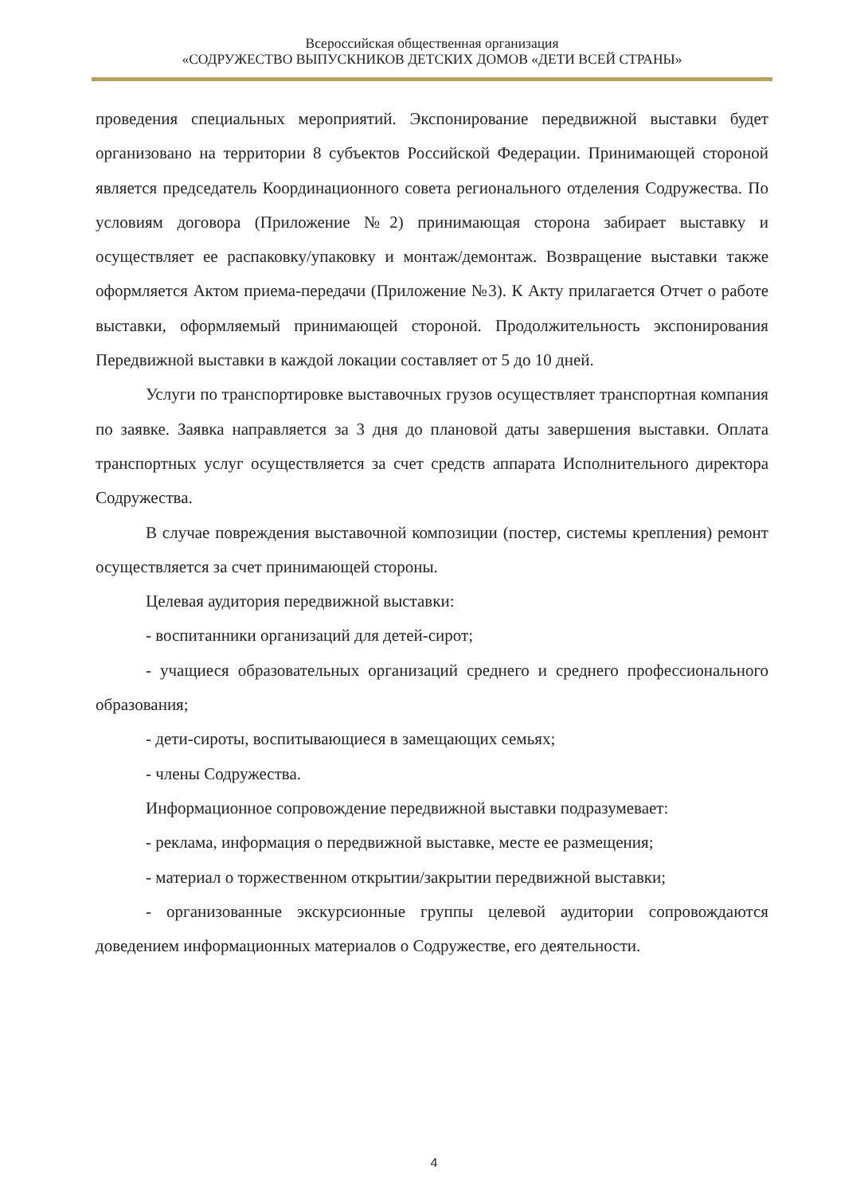Всероссийская общественная организация
«СОДРУЖЕСТВО ВЫПУСКНИКОВ ДЕТСКИХ ДОМОВ «ДЕТИ ВСЕЙ СТРАНЫ»
проведения специальных мероприятий. Экспонирование передвижной выставки будет организовано на территории 8 субъектов Российской Федерации. Принимающей стороной является председатель Координационного совета регионального отделения Содружества. По условиям договора (Приложение №2) принимающая сторона забирает выставку и осуществляет ее распаковку/упаковку и монтаж/демонтаж. Возвращение выставки также оформляется Актом приема-передачи (Приложение №3). К Акту прилагается Отчет о работе выставки, оформляемый принимающей стороной. Продолжительность экспонирования Передвижной выставки в каждой локации составляет от 5 до 10 дней.
Услуги по транспортировке выставочных грузов осуществляет транспортная компания по заявке. Заявка направляется за 3 дня до плановой даты завершения выставки. Оплата транспортных услуг осуществляется за счет средств аппарата Исполнительного директора Содружества.
В случае повреждения выставочной композиции (постер, системы крепления) ремонт осуществляется за счет принимающей стороны.
Целевая аудитория передвижной выставки:
- воспитанники организаций для детей-сирот;
- учащиеся образовательных организаций среднего и среднего профессионального образования;
- дети-сироты, воспитывающиеся в замещающих семьях;
- члены Содружества.
Информационное сопровождение передвижной выставки подразумевает:
- реклама, информация о передвижной выставке, месте ее размещения;
- материал о торжественном открытии/закрытии передвижной выставки;
- организованные экскурсионные группы целевой аудитории сопровождаются доведением информационных материалов о Содружестве, его деятельности.
4